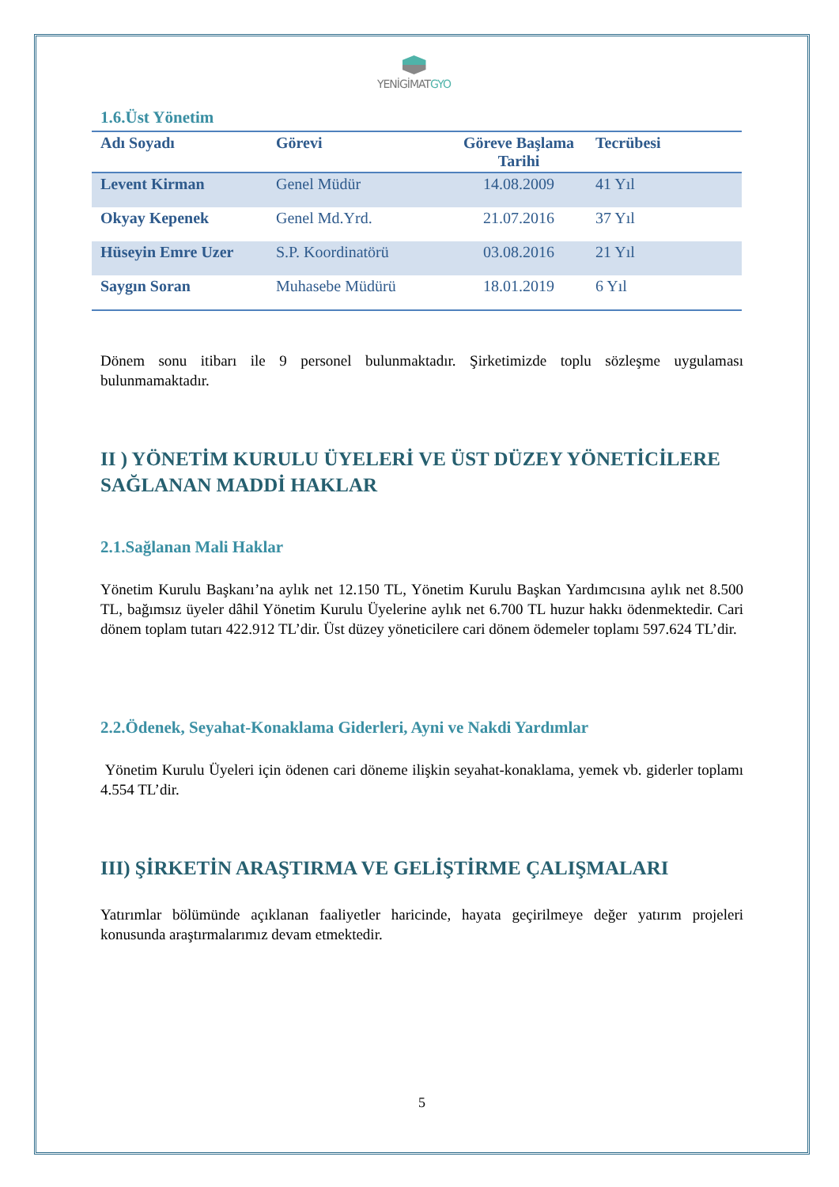YENİGİMATGYO
1.6.Üst Yönetim
| Adı Soyadı | Görevi | Göreve Başlama Tarihi | Tecrübesi |
| --- | --- | --- | --- |
| Levent Kirman | Genel Müdür | 14.08.2009 | 41 Yıl |
| Okyay Kepenek | Genel Md.Yrd. | 21.07.2016 | 37 Yıl |
| Hüseyin Emre Uzer | S.P. Koordinatörü | 03.08.2016 | 21 Yıl |
| Saygın Soran | Muhasebe Müdürü | 18.01.2019 | 6 Yıl |
Dönem sonu itibarı ile 9 personel bulunmaktadır. Şirketimizde toplu sözleşme uygulaması bulunmamaktadır.
II ) YÖNETİM KURULU ÜYELERİ VE ÜST DÜZEY YÖNETİCİLERE SAĞLANAN MADDİ HAKLAR
2.1.Sağlanan Mali Haklar
Yönetim Kurulu Başkanı’na aylık net 12.150 TL, Yönetim Kurulu Başkan Yardımcısına aylık net 8.500 TL, bağımsız üyeler dâhil Yönetim Kurulu Üyelerine aylık net 6.700 TL huzur hakkı ödenmektedir. Cari dönem toplam tutarı 422.912 TL’dir. Üst düzey yöneticilere cari dönem ödemeler toplamı 597.624 TL’dir.
2.2.Ödenek, Seyahat-Konaklama Giderleri, Ayni ve Nakdi Yardımlar
Yönetim Kurulu Üyeleri için ödenen cari döneme ilişkin seyahat-konaklama, yemek vb. giderler toplamı 4.554 TL’dir.
III) ŞİRKETİN ARAŞTIRMA VE GELİŞTİRME ÇALIŞMALARI
Yatırımlar bölümünde açıklanan faaliyetler haricinde, hayata geçirilmeye değer yatırım projeleri konusunda araştırmalarımız devam etmektedir.
5